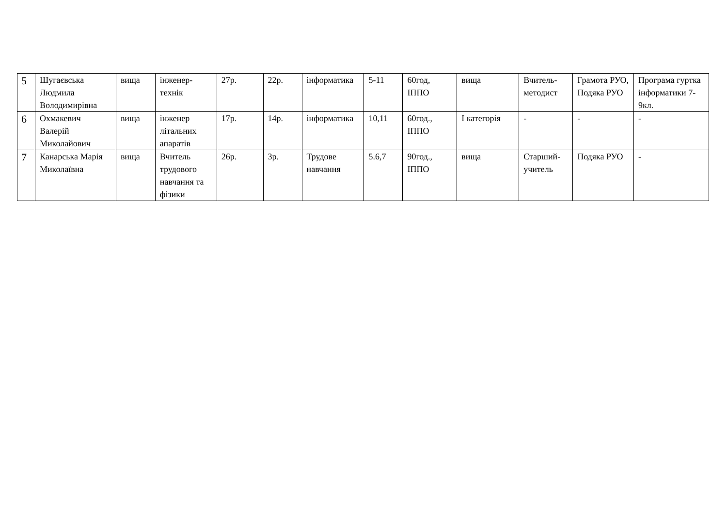| 5 | Шугаєвська Людмила Володимирівна | вища | інженер-технік | 27р. | 22р. | інформатика | 5-11 | 60год, ІППО | вища | Вчитель-методист | Грамота РУО, Подяка РУО | Програма гуртка інформатики 7-9кл. |
| 6 | Охмакевич Валерій Миколайович | вища | інженер літальних апаратів | 17р. | 14р. | інформатика | 10,11 | 60год., ІППО | І категорія | - | - | - |
| 7 | Канарська Марія Миколаївна | вища | Вчитель трудового навчання та фізики | 26р. | 3р. | Трудове навчання | 5.6,7 | 90год., ІППО | вища | Старший-учитель | Подяка РУО | - |